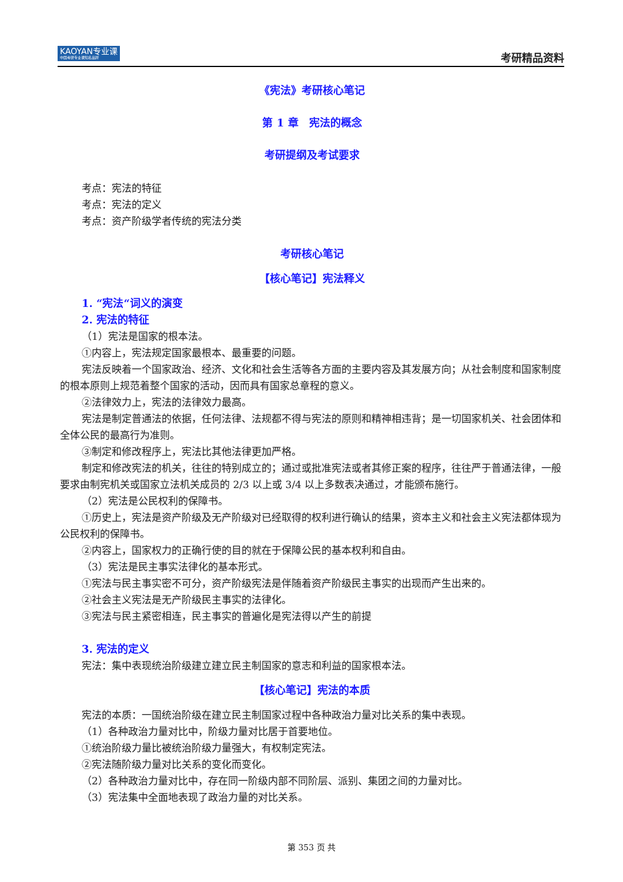KAOYAN专业课
中国考研专业课知名品牌
考研精品资料
《宪法》考研核心笔记
第 1 章　宪法的概念
考研提纲及考试要求
考点：宪法的特征
考点：宪法的定义
考点：资产阶级学者传统的宪法分类
考研核心笔记
【核心笔记】宪法释义
1. “宪法“词义的演变
2. 宪法的特征
（1）宪法是国家的根本法。
①内容上，宪法规定国家最根本、最重要的问题。
宪法反映着一个国家政治、经济、文化和社会生活等各方面的主要内容及其发展方向；从社会制度和国家制度的根本原则上规范着整个国家的活动，因而具有国家总章程的意义。
②法律效力上，宪法的法律效力最高。
宪法是制定普通法的依据，任何法律、法规都不得与宪法的原则和精神相违背；是一切国家机关、社会团体和全体公民的最高行为准则。
③制定和修改程序上，宪法比其他法律更加严格。
制定和修改宪法的机关，往往的特别成立的；通过或批准宪法或者其修正案的程序，往往严于普通法律，一般要求由制宪机关或国家立法机关成员的 2/3 以上或 3/4 以上多数表决通过，才能颁布施行。
（2）宪法是公民权利的保障书。
①历史上，宪法是资产阶级及无产阶级对已经取得的权利进行确认的结果，资本主义和社会主义宪法都体现为公民权利的保障书。
②内容上，国家权力的正确行使的目的就在于保障公民的基本权利和自由。
（3）宪法是民主事实法律化的基本形式。
①宪法与民主事实密不可分，资产阶级宪法是伴随着资产阶级民主事实的出现而产生出来的。
②社会主义宪法是无产阶级民主事实的法律化。
③宪法与民主紧密相连，民主事实的普遍化是宪法得以产生的前提
3. 宪法的定义
宪法：集中表现统治阶级建立建立民主制国家的意志和利益的国家根本法。
【核心笔记】宪法的本质
宪法的本质：一国统治阶级在建立民主制国家过程中各种政治力量对比关系的集中表现。
（1）各种政治力量对比中，阶级力量对比居于首要地位。
①统治阶级力量比被统治阶级力量强大，有权制定宪法。
②宪法随阶级力量对比关系的变化而变化。
（2）各种政治力量对比中，存在同一阶级内部不同阶层、派别、集团之间的力量对比。
（3）宪法集中全面地表现了政治力量的对比关系。
第 353 页 共